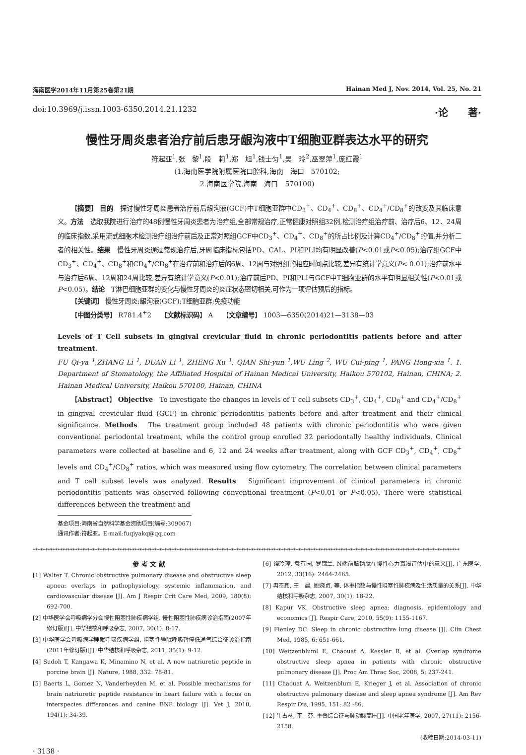海南医学2014年11月第25卷第21期 Hainan Med J, Nov. 2014, Vol. 25, No. 21
doi:10.3969/j.issn.1003-6350.2014.21.1232 ·论　　著·
慢性牙周炎患者治疗前后患牙龈沟液中T细胞亚群表达水平的研究
符起亚<sup>1</sup>,张　黎<sup>1</sup>,段　莉<sup>1</sup>,郑　旭<sup>1</sup>,钱士匀<sup>1</sup>,吴　玲<sup>2</sup>,巫翠萍<sup>1</sup>,庞红霞<sup>1</sup>
(1.海南医学院附属医院口腔科,海南　海口　570102;
2.海南医学院,海南　海口　570100)
【摘要】 目的　探讨慢性牙周炎患者治疗前后龈沟液(GCF)中T细胞亚群中CD<sub>3</sub><sup>+</sup>、CD<sub>4</sub><sup>+</sup>、CD<sub>8</sub><sup>+</sup>、CD<sub>4</sub><sup>+</sup>/CD<sub>8</sub><sup>+</sup>的改变及其临床意义。方法　选取我院进行治疗的48例慢性牙周炎患者为治疗组,全部常规治疗,正常健康对照组32例,检测治疗组治疗前、治疗后6、12、24周的临床指数,采用流式细胞术检测治疗组治疗前后及正常对照组GCF中CD<sub>3</sub><sup>+</sup>、CD<sub>4</sub><sup>+</sup>、CD<sub>8</sub><sup>+</sup>的所占比例及计算CD<sub>4</sub><sup>+</sup>/CD<sub>8</sub><sup>+</sup>的值,并分析二者的相关性。结果　慢性牙周炎通过常规治疗后,牙周临床指标包括PD、CAL、PI和PLI均有明显改善(P<0.01或P<0.05);治疗组GCF中CD<sub>3</sub><sup>+</sup>、CD<sub>4</sub><sup>+</sup>、CD<sub>8</sub><sup>+</sup>和CD<sub>4</sub><sup>+</sup>/CD<sub>8</sub><sup>+</sup>在治疗前和治疗后的6周、12周与对照组的相应时间点比较,差异有统计学意义(P< 0.01);治疗前水平与治疗后6周、12周和24周比较,差异有统计学意义(P<0.01);治疗前后PD、PI和PLI与GCF中T细胞亚群的水平有明显相关性(P<0.01或P<0.05)。结论　T淋巴细胞亚群的变化与慢性牙周炎的炎症状态密切相关,可作为一项评估预后的指标。
【关键词】 慢性牙周炎;龈沟液(GCF);T细胞亚群;免疫功能
【中图分类号】 R781.4<sup>+</sup>2　　【文献标识码】 A　　【文章编号】 1003—6350(2014)21—3138—03
Levels of T Cell subsets in gingival crevicular fluid in chronic periodontitis patients before and after treatment.
FU Qi-ya <sup>1</sup>,ZHANG Li <sup>1</sup>, DUAN Li <sup>1</sup>, ZHENG Xu <sup>1</sup>, QIAN Shi-yun <sup>1</sup>,WU Ling <sup>2</sup>, WU Cui-ping <sup>1</sup>, PANG Hong-xia <sup>1</sup>. 1. Department of Stomatology, the Affiliated Hospital of Hainan Medical University, Haikou 570102, Hainan, CHINA; 2. Hainan Medical University, Haikou 570100, Hainan, CHINA
【Abstract】 Objective　To investigate the changes in levels of T cell subsets CD<sub>3</sub><sup>+</sup>, CD<sub>4</sub><sup>+</sup>, CD<sub>8</sub><sup>+</sup> and CD<sub>4</sub><sup>+</sup>/CD<sub>8</sub><sup>+</sup> in gingival crevicular fluid (GCF) in chronic periodontitis patients before and after treatment and their clinical significance. Methods　The treatment group included 48 patients with chronic periodontitis who were given conventional periodontal treatment, while the control group enrolled 32 periodontally healthy individuals. Clinical parameters were collected at baseline and 6, 12 and 24 weeks after treatment, along with GCF CD<sub>3</sub><sup>+</sup>, CD<sub>4</sub><sup>+</sup>, CD<sub>8</sub><sup>+</sup> levels and CD<sub>4</sub><sup>+</sup>/CD<sub>8</sub><sup>+</sup> ratios, which was measured using flow cytometry. The correlation between clinical parameters and T cell subset levels was analyzed. Results　Significant improvement of clinical parameters in chronic periodontitis patients was observed following conventional treatment (P<0.01 or P<0.05). There were statistical differences between the treatment and
基金项目:海南省自然科学基金资助项目(编号:309067)
通讯作者:符起亚。E-mail:fuqiyakq@qq.com
****************************************************************************************************************************************************************************
参 考 文 献
[1] Walter T. Chronic obstructive pulmonary disease and obstructive sleep apnea: overlaps in pathophysiology, systemic inflammation, and cardiovascular disease [J]. Am J Respir Crit Care Med, 2009, 180(8): 692-700.
[2] 中华医学会呼吸病学分会慢性阻塞性肺疾病学组. 慢性阻塞性肺疾病诊治指南(2007年修订版)[J]. 中华结核和呼吸杂志, 2007, 30(1): 8-17.
[3] 中华医学会呼吸病学睡眠呼吸疾病学组. 阻塞性睡眠呼吸暂停低通气综合征诊治指南(2011年修订版)[J]. 中华结核和呼吸杂志, 2011, 35(1): 9-12.
[4] Sudoh T, Kangawa K, Minamino N, et al. A new natriuretic peptide in porcine brain [J]. Nature, 1988, 332: 78-81.
[5] Baerts L, Gomez N, Vanderheyden M, et al. Possible mechanisms for brain natriuretic peptide resistance in heart failure with a focus on interspecies differences and canine BNP biology [J]. Vet J, 2010, 194(1): 34-39.
[6] 饶玲璋, 袁有园, 罗锦兰. N端前脑钠肽在慢性心力衰竭评估中的意义[J]. 广东医学, 2012, 33(16): 2464-2465.
[7] 冉丕鑫, 王　晨, 姚婉贞, 等. 体重指数与慢性阻塞性肺疾病及生活质量的关系[J]. 中华结核和呼吸杂志, 2007, 30(1): 18-22.
[8] Kapur VK. Obstructive sleep apnea: diagnosis, epidemiology and economics [J]. Respir Care, 2010, 55(9): 1155-1167.
[9] Flenley DC. Sleep in chronic obstructive lung disease [J]. Clin Chest Med, 1985, 6: 651-661.
[10] Weitzenbluml E, Chaouat A, Kessler R, et al. Overlap syndrome obstructive sleep apnea in patients with chronic obstructive pulmonary disease [J]. Proc Am Thrac Soc, 2008, 5: 237-241.
[11] Chaouat A, Weitzenblum E, Krieger J, et al. Association of chronic obstructive pulmonary disease and sleep apnea syndrome [J]. Am Rev Respir Dis, 1995, 151: 82 -86.
[12] 牛占丛, 平　芬. 重叠综合征与肺动脉高压[J]. 中国老年医学, 2007, 27(11): 2156-2158.
(收稿日期:2014-03-11)
· 3138 ·